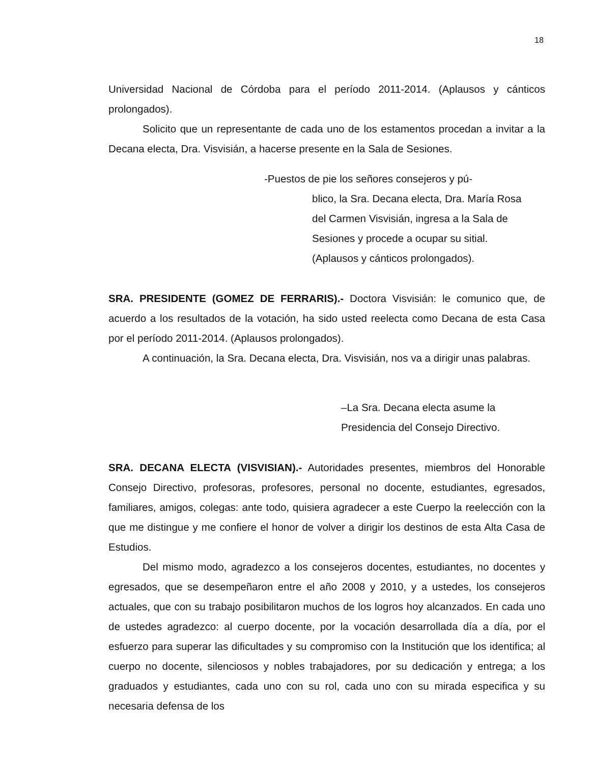18
Universidad Nacional de Córdoba para el período 2011-2014. (Aplausos y cánticos prolongados).
Solicito que un representante de cada uno de los estamentos procedan a invitar a la Decana electa, Dra. Visvisián, a hacerse presente en la Sala de Sesiones.
-Puestos de pie los señores consejeros y pú-
blico, la Sra. Decana electa, Dra. María Rosa
del Carmen Visvisián, ingresa a la Sala de
Sesiones y procede a ocupar su sitial.
(Aplausos y cánticos prolongados).
SRA. PRESIDENTE (GOMEZ DE FERRARIS).- Doctora Visvisián: le comunico que, de acuerdo a los resultados de la votación, ha sido usted reelecta como Decana de esta Casa por el período 2011-2014. (Aplausos prolongados).
A continuación, la Sra. Decana electa, Dra. Visvisián, nos va a dirigir unas palabras.
–La Sra. Decana electa asume la
Presidencia del Consejo Directivo.
SRA. DECANA ELECTA (VISVISIAN).- Autoridades presentes, miembros del Honorable Consejo Directivo, profesoras, profesores, personal no docente, estudiantes, egresados, familiares, amigos, colegas: ante todo, quisiera agradecer a este Cuerpo la reelección con la que me distingue y me confiere el honor de volver a dirigir los destinos de esta Alta Casa de Estudios.
Del mismo modo, agradezco a los consejeros docentes, estudiantes, no docentes y egresados, que se desempeñaron entre el año 2008 y 2010, y a ustedes, los consejeros actuales, que con su trabajo posibilitaron muchos de los logros hoy alcanzados. En cada uno de ustedes agradezco: al cuerpo docente, por la vocación desarrollada día a día, por el esfuerzo para superar las dificultades y su compromiso con la Institución que los identifica; al cuerpo no docente, silenciosos y nobles trabajadores, por su dedicación y entrega; a los graduados y estudiantes, cada uno con su rol, cada uno con su mirada especifica y su necesaria defensa de los